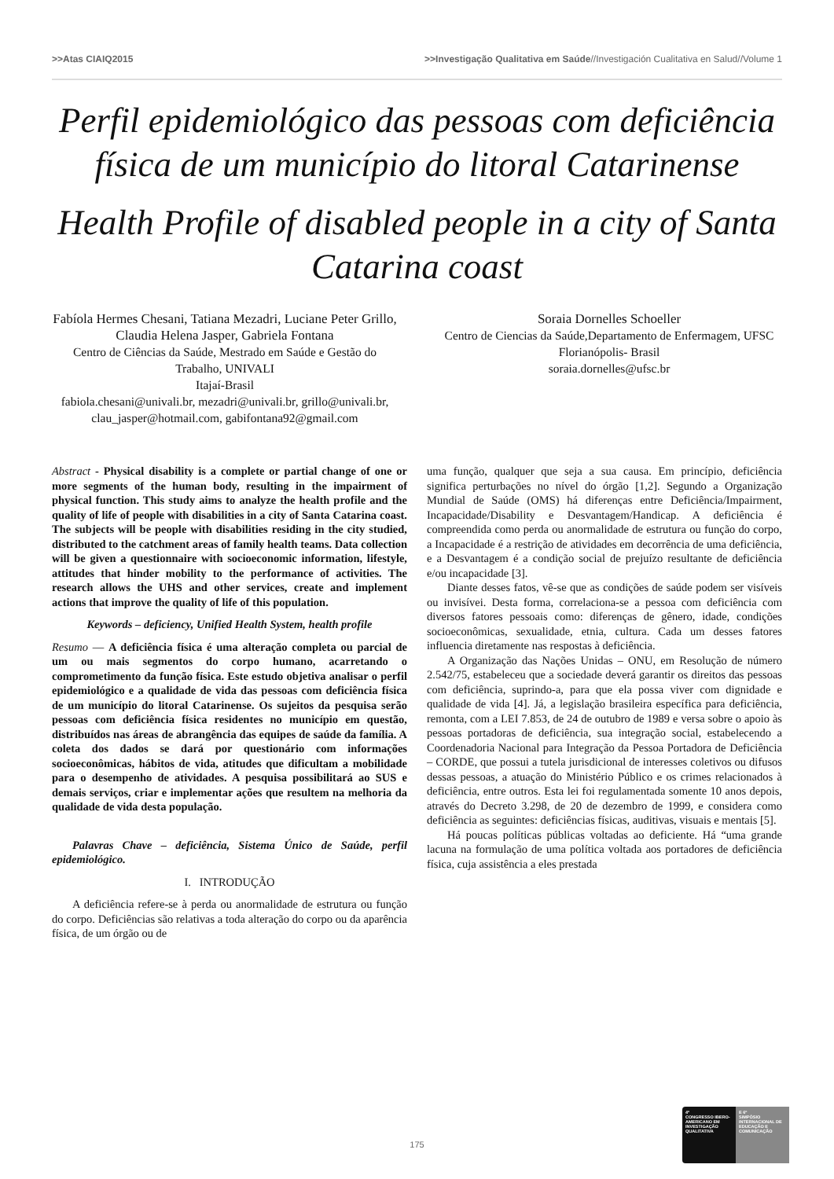>>Atas CIAIQ2015 >>Investigação Qualitativa em Saúde//Investigación Cualitativa en Salud//Volume 1
Perfil epidemiológico das pessoas com deficiência física de um município do litoral Catarinense
Health Profile of disabled people in a city of Santa Catarina coast
Fabíola Hermes Chesani, Tatiana Mezadri, Luciane Peter Grillo, Claudia Helena Jasper, Gabriela Fontana
Centro de Ciências da Saúde, Mestrado em Saúde e Gestão do Trabalho, UNIVALI
Itajaí-Brasil
fabiola.chesani@univali.br, mezadri@univali.br, grillo@univali.br, clau_jasper@hotmail.com, gabifontana92@gmail.com
Soraia Dornelles Schoeller
Centro de Ciencias da Saúde,Departamento de Enfermagem, UFSC
Florianópolis- Brasil
soraia.dornelles@ufsc.br
Abstract - Physical disability is a complete or partial change of one or more segments of the human body, resulting in the impairment of physical function. This study aims to analyze the health profile and the quality of life of people with disabilities in a city of Santa Catarina coast. The subjects will be people with disabilities residing in the city studied, distributed to the catchment areas of family health teams. Data collection will be given a questionnaire with socioeconomic information, lifestyle, attitudes that hinder mobility to the performance of activities. The research allows the UHS and other services, create and implement actions that improve the quality of life of this population.
Keywords – deficiency, Unified Health System, health profile
Resumo — A deficiência física é uma alteração completa ou parcial de um ou mais segmentos do corpo humano, acarretando o comprometimento da função física. Este estudo objetiva analisar o perfil epidemiológico e a qualidade de vida das pessoas com deficiência física de um município do litoral Catarinense. Os sujeitos da pesquisa serão pessoas com deficiência física residentes no município em questão, distribuídos nas áreas de abrangência das equipes de saúde da família. A coleta dos dados se dará por questionário com informações socioeconômicas, hábitos de vida, atitudes que dificultam a mobilidade para o desempenho de atividades. A pesquisa possibilitará ao SUS e demais serviços, criar e implementar ações que resultem na melhoria da qualidade de vida desta população.
Palavras Chave – deficiência, Sistema Único de Saúde, perfil epidemiológico.
I. INTRODUÇÃO
A deficiência refere-se à perda ou anormalidade de estrutura ou função do corpo. Deficiências são relativas a toda alteração do corpo ou da aparência física, de um órgão ou de
uma função, qualquer que seja a sua causa. Em princípio, deficiência significa perturbações no nível do órgão [1,2]. Segundo a Organização Mundial de Saúde (OMS) há diferenças entre Deficiência/Impairment, Incapacidade/Disability e Desvantagem/Handicap. A deficiência é compreendida como perda ou anormalidade de estrutura ou função do corpo, a Incapacidade é a restrição de atividades em decorrência de uma deficiência, e a Desvantagem é a condição social de prejuízo resultante de deficiência e/ou incapacidade [3].
Diante desses fatos, vê-se que as condições de saúde podem ser visíveis ou invisívei. Desta forma, correlaciona-se a pessoa com deficiência com diversos fatores pessoais como: diferenças de gênero, idade, condições socioeconômicas, sexualidade, etnia, cultura. Cada um desses fatores influencia diretamente nas respostas à deficiência.
A Organização das Nações Unidas – ONU, em Resolução de número 2.542/75, estabeleceu que a sociedade deverá garantir os direitos das pessoas com deficiência, suprindo-a, para que ela possa viver com dignidade e qualidade de vida [4]. Já, a legislação brasileira específica para deficiência, remonta, com a LEI 7.853, de 24 de outubro de 1989 e versa sobre o apoio às pessoas portadoras de deficiência, sua integração social, estabelecendo a Coordenadoria Nacional para Integração da Pessoa Portadora de Deficiência – CORDE, que possui a tutela jurisdicional de interesses coletivos ou difusos dessas pessoas, a atuação do Ministério Público e os crimes relacionados à deficiência, entre outros. Esta lei foi regulamentada somente 10 anos depois, através do Decreto 3.298, de 20 de dezembro de 1999, e considera como deficiência as seguintes: deficiências físicas, auditivas, visuais e mentais [5].
Há poucas políticas públicas voltadas ao deficiente. Há “uma grande lacuna na formulação de uma política voltada aos portadores de deficiência física, cuja assistência a eles prestada
175
4º
CONGRESSO IBERO-AMERICANO EM INVESTIGAÇÃO QUALITATIVA
E 6º
SIMPÓSIO INTERNACIONAL DE EDUCAÇÃO E COMUNICAÇÃO